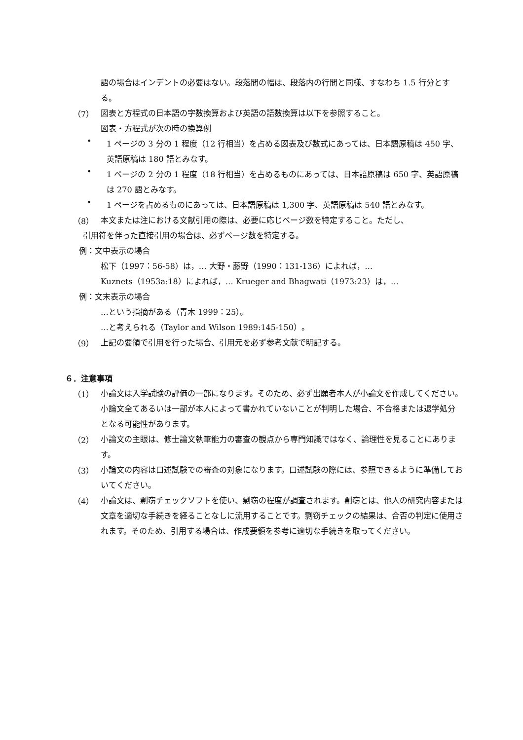語の場合はインデントの必要はない。段落間の幅は、段落内の行間と同様、すなわち 1.5 行分とする。
（7）
図表と方程式の日本語の字数換算および英語の語数換算は以下を参照すること。
図表・方程式が次の時の換算例
•
1 ページの 3 分の 1 程度（12 行相当）を占める図表及び数式にあっては、日本語原稿は 450 字、英語原稿は 180 語とみなす。
•
1 ページの 2 分の 1 程度（18 行相当）を占めるものにあっては、日本語原稿は 650 字、英語原稿は 270 語とみなす。
•
1 ページを占めるものにあっては、日本語原稿は 1,300 字、英語原稿は 540 語とみなす。
（8）
本文または注における文献引用の際は、必要に応じページ数を特定すること。ただし、
引用符を伴った直接引用の場合は、必ずページ数を特定する。
例：文中表示の場合
松下（1997：56-58）は，… 大野・藤野（1990：131-136）によれば，…
Kuznets（1953a:18）によれば，… Krueger and Bhagwati（1973:23）は，…
例：文末表示の場合
…という指摘がある（青木 1999：25）。
…と考えられる（Taylor and Wilson 1989:145-150）。
（9）
上記の要領で引用を行った場合、引用元を必ず参考文献で明記する。
６．注意事項
（1）
小論文は入学試験の評価の一部になります。そのため、必ず出願者本人が小論文を作成してください。小論文全てあるいは一部が本人によって書かれていないことが判明した場合、不合格または退学処分となる可能性があります。
（2）
小論文の主眼は、修士論文執筆能力の審査の観点から専門知識ではなく、論理性を見ることにあります。
（3）
小論文の内容は口述試験での審査の対象になります。口述試験の際には、参照できるように準備しておいてください。
（4）
小論文は、剽窃チェックソフトを使い、剽窃の程度が調査されます。剽窃とは、他人の研究内容または文章を適切な手続きを経ることなしに流用することです。剽窃チェックの結果は、合否の判定に使用されます。そのため、引用する場合は、作成要領を参考に適切な手続きを取ってください。